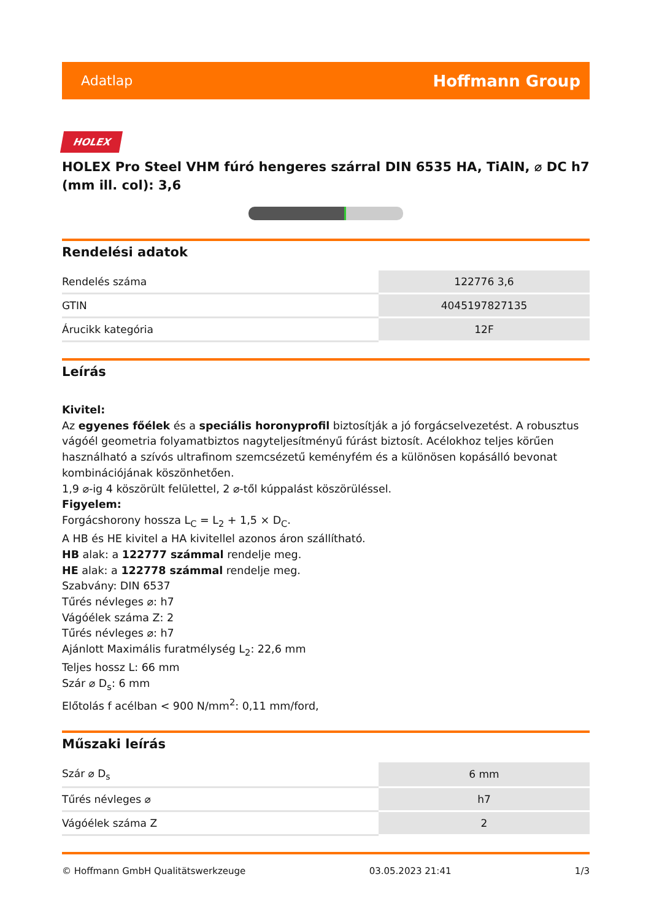Adatlap Hoffmann Group
HOLEX
HOLEX Pro Steel VHM fúró hengeres szárral DIN 6535 HA, TiAlN, ⌀ DC h7 (mm ill. col): 3,6
Rendelési adatok
| Rendelés száma | 122776 3,6 |
| GTIN | 4045197827135 |
| Árucikk kategória | 12F |
Leírás
Kivitel:
Az egyenes főélek és a speciális horonyprofil biztosítják a jó forgácselvezetést. A robusztus vágóél geometria folyamatbiztos nagyteljesítményű fúrást biztosít. Acélokhoz teljes körűen használható a szívós ultrafinom szemcsézetű keményfém és a különösen kopásálló bevonat kombinációjának köszönhetően.
1,9 ⌀-ig 4 köszörült felülettel, 2 ⌀-től kúppalást köszörüléssel.
Figyelem:
Forgácshorony hossza L<sub>C</sub> = L<sub>2</sub> + 1,5 × D<sub>C</sub>.
A HB és HE kivitel a HA kivitellel azonos áron szállítható.
HB alak: a 122777 számmal rendelje meg.
HE alak: a 122778 számmal rendelje meg.
Szabvány: DIN 6537
Tűrés névleges ⌀: h7
Vágóélek száma Z: 2
Tűrés névleges ⌀: h7
Ajánlott Maximális furatmélység L<sub>2</sub>: 22,6 mm
Teljes hossz L: 66 mm
Szár ⌀ D<sub>s</sub>: 6 mm
Előtolás f acélban < 900 N/mm<sup>2</sup>: 0,11 mm/ford,
Műszaki leírás
| Szár ⌀ D<sub>s</sub> | 6 mm |
| Tűrés névleges ⌀ | h7 |
| Vágóélek száma Z | 2 |
© Hoffmann GmbH Qualitätswerkzeuge 03.05.2023 21:41 1/3